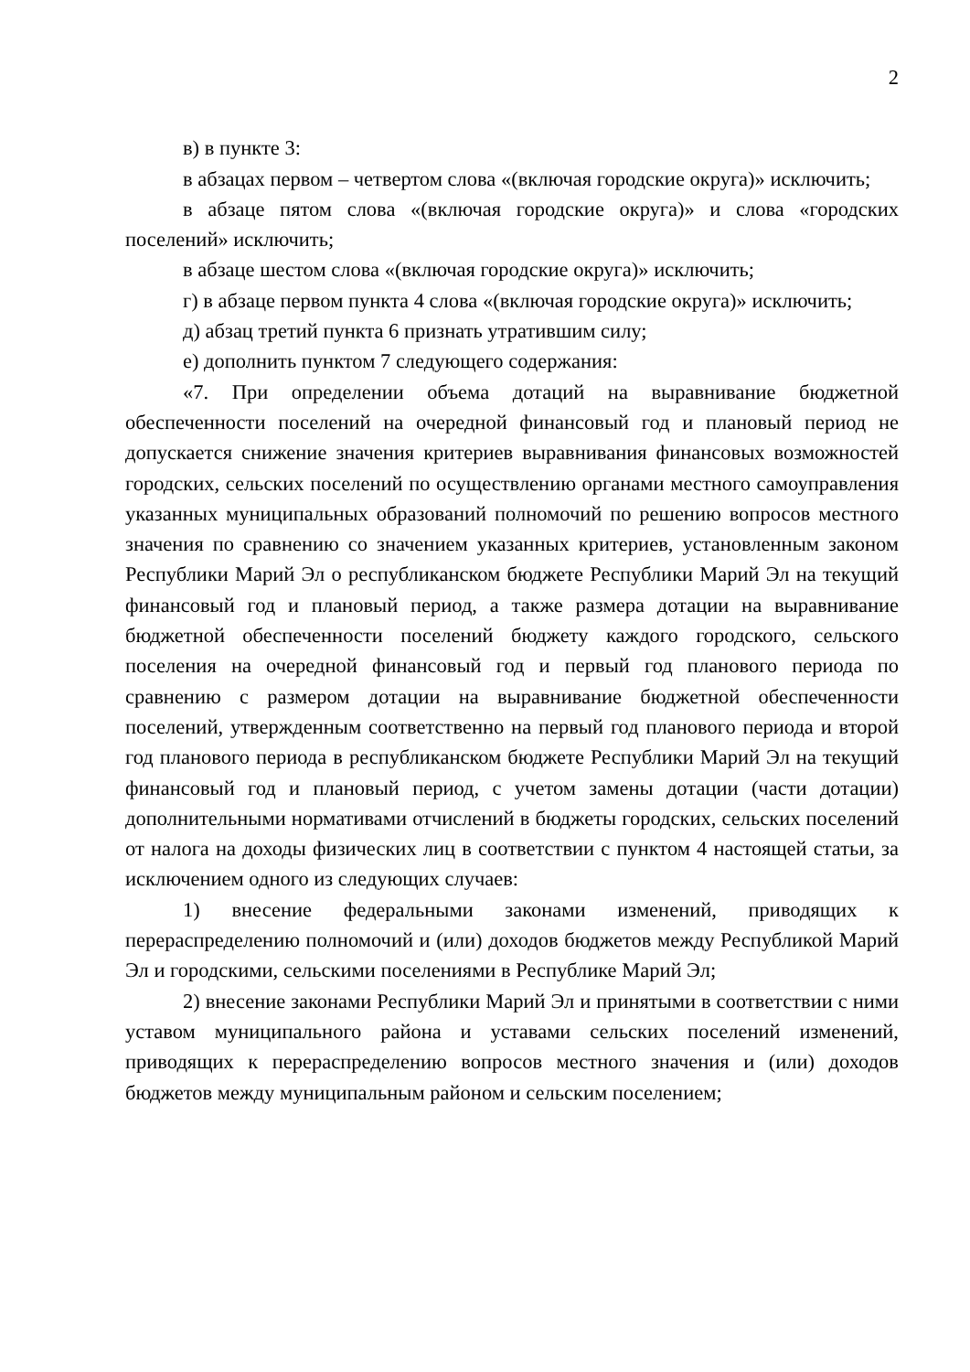2
в) в пункте 3:
в абзацах первом – четвертом слова «(включая городские округа)» исключить;
в абзаце пятом слова «(включая городские округа)» и слова «городских поселений» исключить;
в абзаце шестом слова «(включая городские округа)» исключить;
г) в абзаце первом пункта 4 слова «(включая городские округа)» исключить;
д) абзац третий пункта 6 признать утратившим силу;
е) дополнить пунктом 7 следующего содержания:
«7. При определении объема дотаций на выравнивание бюджетной обеспеченности поселений на очередной финансовый год и плановый период не допускается снижение значения критериев выравнивания финансовых возможностей городских, сельских поселений по осуществлению органами местного самоуправления указанных муниципальных образований полномочий по решению вопросов местного значения по сравнению со значением указанных критериев, установленным законом Республики Марий Эл о республиканском бюджете Республики Марий Эл на текущий финансовый год и плановый период, а также размера дотации на выравнивание бюджетной обеспеченности поселений бюджету каждого городского, сельского поселения на очередной финансовый год и первый год планового периода по сравнению с размером дотации на выравнивание бюджетной обеспеченности поселений, утвержденным соответственно на первый год планового периода и второй год планового периода в республиканском бюджете Республики Марий Эл на текущий финансовый год и плановый период, с учетом замены дотации (части дотации) дополнительными нормативами отчислений в бюджеты городских, сельских поселений от налога на доходы физических лиц в соответствии с пунктом 4 настоящей статьи, за исключением одного из следующих случаев:
1) внесение федеральными законами изменений, приводящих к перераспределению полномочий и (или) доходов бюджетов между Республикой Марий Эл и городскими, сельскими поселениями в Республике Марий Эл;
2) внесение законами Республики Марий Эл и принятыми в соответствии с ними уставом муниципального района и уставами сельских поселений изменений, приводящих к перераспределению вопросов местного значения и (или) доходов бюджетов между муниципальным районом и сельским поселением;